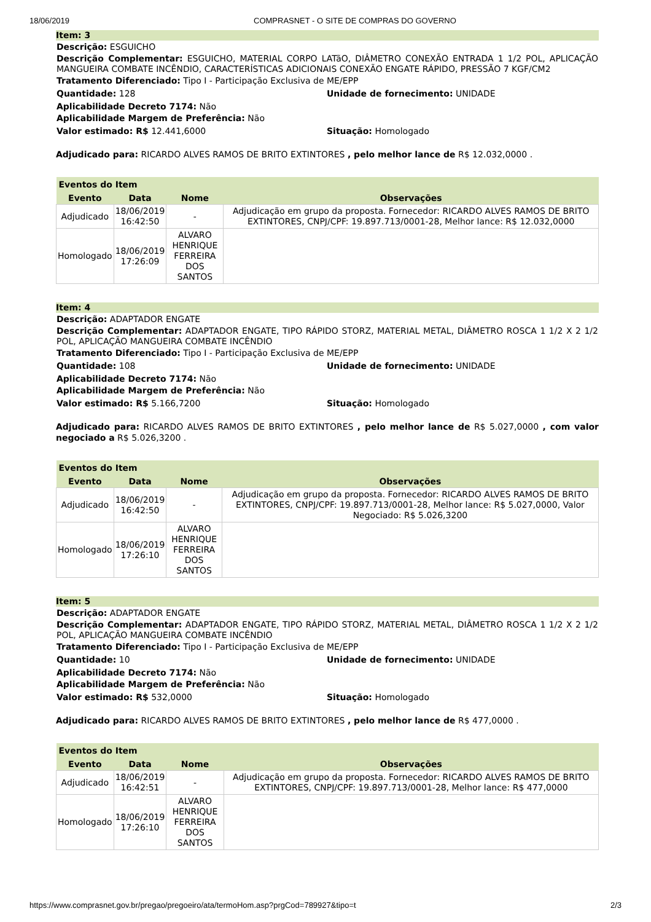18/06/2019 COMPRASNET - O SITE DE COMPRAS DO GOVERNO
Item: 3
Descrição: ESGUICHO
Descrição Complementar: ESGUICHO, MATERIAL CORPO LATãO, DIÂMETRO CONEXÃO ENTRADA 1 1/2 POL, APLICAÇÃO MANGUEIRA COMBATE INCÊNDIO, CARACTERÍSTICAS ADICIONAIS CONEXÃO ENGATE RÁPIDO, PRESSÃO 7 KGF/CM2
Tratamento Diferenciado: Tipo I - Participação Exclusiva de ME/EPP
Quantidade: 128 Unidade de fornecimento: UNIDADE
Aplicabilidade Decreto 7174: Não
Aplicabilidade Margem de Preferência: Não
Valor estimado: R$ 12.441,6000 Situação: Homologado
Adjudicado para: RICARDO ALVES RAMOS DE BRITO EXTINTORES , pelo melhor lance de R$ 12.032,0000 .
| Eventos do Item | | | |
| --- | --- | --- | --- |
| Evento | Data | Nome | Observações |
| Adjudicado | 18/06/2019 16:42:50 | - | Adjudicação em grupo da proposta. Fornecedor: RICARDO ALVES RAMOS DE BRITO EXTINTORES, CNPJ/CPF: 19.897.713/0001-28, Melhor lance: R$ 12.032,0000 |
| Homologado | 18/06/2019 17:26:09 | ALVARO HENRIQUE FERREIRA DOS SANTOS | |
Item: 4
Descrição: ADAPTADOR ENGATE
Descrição Complementar: ADAPTADOR ENGATE, TIPO RÁPIDO STORZ, MATERIAL METAL, DIÂMETRO ROSCA 1 1/2 X 2 1/2 POL, APLICAÇÃO MANGUEIRA COMBATE INCÊNDIO
Tratamento Diferenciado: Tipo I - Participação Exclusiva de ME/EPP
Quantidade: 108 Unidade de fornecimento: UNIDADE
Aplicabilidade Decreto 7174: Não
Aplicabilidade Margem de Preferência: Não
Valor estimado: R$ 5.166,7200 Situação: Homologado
Adjudicado para: RICARDO ALVES RAMOS DE BRITO EXTINTORES , pelo melhor lance de R$ 5.027,0000 , com valor negociado a R$ 5.026,3200 .
| Eventos do Item | | | |
| --- | --- | --- | --- |
| Evento | Data | Nome | Observações |
| Adjudicado | 18/06/2019 16:42:50 | - | Adjudicação em grupo da proposta. Fornecedor: RICARDO ALVES RAMOS DE BRITO EXTINTORES, CNPJ/CPF: 19.897.713/0001-28, Melhor lance: R$ 5.027,0000, Valor Negociado: R$ 5.026,3200 |
| Homologado | 18/06/2019 17:26:10 | ALVARO HENRIQUE FERREIRA DOS SANTOS | |
Item: 5
Descrição: ADAPTADOR ENGATE
Descrição Complementar: ADAPTADOR ENGATE, TIPO RÁPIDO STORZ, MATERIAL METAL, DIÂMETRO ROSCA 1 1/2 X 2 1/2 POL, APLICAÇÃO MANGUEIRA COMBATE INCÊNDIO
Tratamento Diferenciado: Tipo I - Participação Exclusiva de ME/EPP
Quantidade: 10 Unidade de fornecimento: UNIDADE
Aplicabilidade Decreto 7174: Não
Aplicabilidade Margem de Preferência: Não
Valor estimado: R$ 532,0000 Situação: Homologado
Adjudicado para: RICARDO ALVES RAMOS DE BRITO EXTINTORES , pelo melhor lance de R$ 477,0000 .
| Eventos do Item | | | |
| --- | --- | --- | --- |
| Evento | Data | Nome | Observações |
| Adjudicado | 18/06/2019 16:42:51 | - | Adjudicação em grupo da proposta. Fornecedor: RICARDO ALVES RAMOS DE BRITO EXTINTORES, CNPJ/CPF: 19.897.713/0001-28, Melhor lance: R$ 477,0000 |
| Homologado | 18/06/2019 17:26:10 | ALVARO HENRIQUE FERREIRA DOS SANTOS | |
https://www.comprasnet.gov.br/pregao/pregoeiro/ata/termoHom.asp?prgCod=789927&tipo=t 2/3